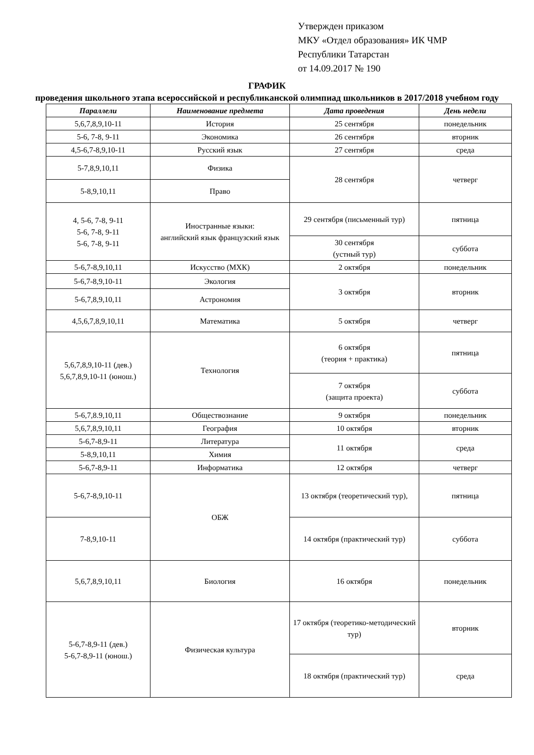Утвержден приказом
МКУ «Отдел образования» ИК ЧМР
Республики Татарстан
от 14.09.2017 № 190
ГРАФИК
проведения школьного этапа всероссийской и республиканской олимпиад школьников в 2017/2018 учебном году
| Параллели | Наименование предмета | Дата проведения | День недели |
| --- | --- | --- | --- |
| 5,6,7,8,9,10-11 | История | 25 сентября | понедельник |
| 5-6, 7-8, 9-11 | Экономика | 26 сентября | вторник |
| 4,5-6,7-8,9,10-11 | Русский язык | 27 сентября | среда |
| 5-7,8,9,10,11 | Физика | 28 сентября | четверг |
| 5-8,9,10,11 | Право | | |
| 4, 5-6, 7-8, 9-11 5-6, 7-8, 9-11 5-6, 7-8, 9-11 | Иностранные языки: английский язык французский язык | 29 сентября (письменный тур) | пятница |
| | | 30 сентября (устный тур) | суббота |
| 5-6,7-8,9,10,11 | Искусство (МХК) | 2 октября | понедельник |
| 5-6,7-8,9,10-11 | Экология | 3 октября | вторник |
| 5-6,7,8,9,10,11 | Астрономия | | |
| 4,5,6,7,8,9,10,11 | Математика | 5 октября | четверг |
| 5,6,7,8,9,10-11 (дев.) 5,6,7,8,9,10-11 (юнош.) | Технология | 6 октября (теория + практика) | пятница |
| | | 7 октября (защита проекта) | суббота |
| 5-6,7,8.9,10,11 | Обществознание | 9 октября | понедельник |
| 5,6,7,8,9,10,11 | География | 10 октября | вторник |
| 5-6,7-8,9-11 | Литература | 11 октября | среда |
| 5-8,9,10,11 | Химия | | |
| 5-6,7-8,9-11 | Информатика | 12 октября | четверг |
| 5-6,7-8,9,10-11 | ОБЖ | 13 октября (теоретический тур), | пятница |
| 7-8,9,10-11 | | 14 октября (практический тур) | суббота |
| 5,6,7,8,9,10,11 | Биология | 16 октября | понедельник |
| 5-6,7-8,9-11 (дев.) 5-6,7-8,9-11 (юнош.) | Физическая культура | 17 октября (теоретико-методический тур) | вторник |
| | | 18 октября (практический тур) | среда |